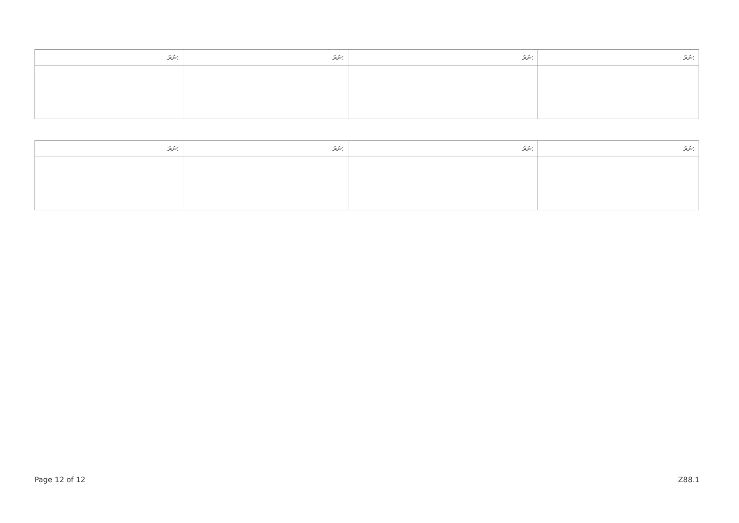| ނަރަ: | ނަރަ: | ނަރަ: | ނަރަ: |
| --- | --- | --- | --- |
| ނަރަ: | ނަރަ: | ނަރަ: | ނަރަ: |
| --- | --- | --- | --- |
Page 12 of 12 Z88.1